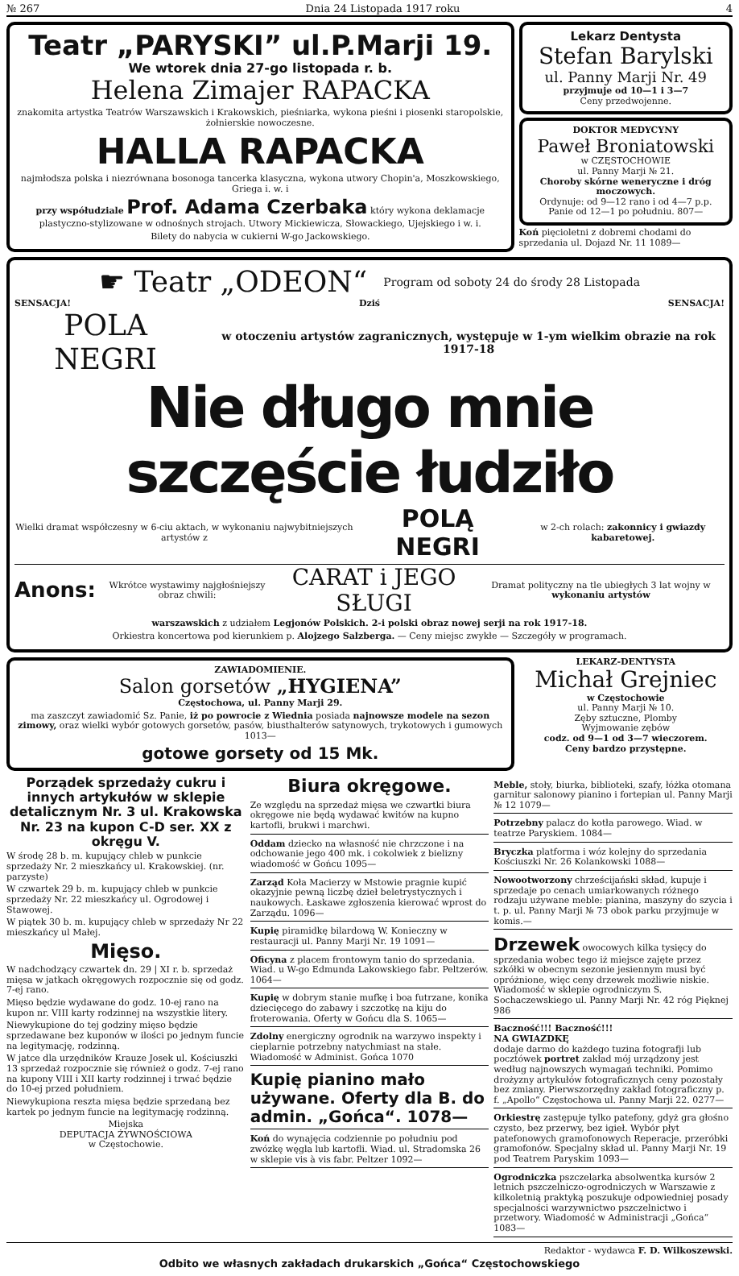№ 267 Dnia 24 Listopada 1917 roku 4
Teatr „PARYSKI” ul.P.Marji 19.
We wtorek dnia 27-go listopada r. b.
Helena Zimajer RAPACKA
znakomita artystka Teatrów Warszawskich i Krakowskich, pieśniarka, wykona pieśni i piosenki staropolskie, żołnierskie nowoczesne.
HALLA RAPACKA
najmłodsza polska i niezrównana bosonoga tancerka klasyczna, wykona utwory Chopin'a, Moszkowskiego, Griega i. w. i
przy współudziale Prof. Adama Czerbaka który wykona deklamacje plastyczno-stylizowane w odnośnych strojach. Utwory Mickiewicza, Słowackiego, Ujejskiego i w. i.
Bilety do nabycia w cukierni W-go Jackowskiego.
Lekarz Dentysta
Stefan Barylski
ul. Panny Marji Nr. 49
przyjmuje od 10—1 i 3—7
Ceny przedwojenne.
DOKTOR MEDYCYNY
Paweł Broniatowski
w CZĘSTOCHOWIE
ul. Panny Marji № 21.
Choroby skórne weneryczne i dróg moczowych.
Ordynuje: od 9—12 rano i od 4—7 p.p. Panie od 12—1 po południu. 807—
Koń pięcioletni z dobremi chodami do sprzedania ul. Dojazd Nr. 11 1089—
☛ Teatr „ODEON“Program od soboty 24 do środy 28 Listopada
SENSACJA! Dziś SENSACJA!
POLA NEGRI w otoczeniu artystów zagranicznych, występuje w 1-ym wielkim obrazie na rok 1917-18
Nie długo mnie szczęście łudziło
Wielki dramat współczesny w 6-ciu aktach, w wykonaniu najwybitniejszych artystów z POLĄ NEGRI w 2-ch rolach: zakonnicy i gwiazdy kabaretowej.
Anons: Wkrótce wystawimy najgłośniejszy obraz chwili: CARAT i JEGO SŁUGI Dramat polityczny na tle ubiegłych 3 lat wojny w wykonaniu artystów
warszawskich z udziałem Legjonów Polskich. 2-i polski obraz nowej serji na rok 1917-18.
Orkiestra koncertowa pod kierunkiem p. Alojzego Salzberga. — Ceny miejsc zwykłe — Szczegóły w programach.
ZAWIADOMIENIE.
Salon gorsetów „HYGIENA”
Częstochowa, ul. Panny Marji 29.
ma zaszczyt zawiadomić Sz. Panie, iż po powrocie z Wiednia posiada najnowsze modele na sezon zimowy, oraz wielki wybór gotowych gorsetów, pasów, biusthalterów satynowych, trykotowych i gumowych 1013—
gotowe gorsety od 15 Mk.
LEKARZ-DENTYSTA
Michał Grejniec
w Częstochowie
ul. Panny Marji № 10.
Zęby sztuczne, Plomby
Wyjmowanie zębów
codz. od 9—1 od 3—7 wieczorem.
Ceny bardzo przystępne.
Porządek sprzedaży cukru i innych artykułów w sklepie detalicznym Nr. 3 ul. Krakowska Nr. 23 na kupon C-D ser. XX z okręgu V.
W środę 28 b. m. kupujący chleb w punkcie sprzedaży Nr. 2 mieszkańcy ul. Krakowskiej. (nr. parzyste)
W czwartek 29 b. m. kupujący chleb w punkcie sprzedaży Nr. 22 mieszkańcy ul. Ogrodowej i Stawowej.
W piątek 30 b. m. kupujący chleb w sprzedaży Nr 22 mieszkańcy ul Małej.
Mięso.
W nadchodzący czwartek dn. 29 | XI r. b. sprzedaż mięsa w jatkach okręgowych rozpocznie się od godz. 7-ej rano.
Mięso będzie wydawane do godz. 10-ej rano na kupon nr. VIII karty rodzinnej na wszystkie litery.
Niewykupione do tej godziny mięso będzie sprzedawane bez kuponów w ilości po jednym funcie na legitymację, rodzinną.
W jatce dla urzędników Krauze Josek ul. Kościuszki 13 sprzedaż rozpocznie się również o godz. 7-ej rano na kupony VIII i XII karty rodzinnej i trwać będzie do 10-ej przed południem.
Niewykupiona reszta mięsa będzie sprzedaną bez kartek po jednym funcie na legitymację rodzinną.
Miejska
DEPUTACJA ŻYWNOŚCIOWA
w Częstochowie.
Biura okręgowe.
Ze względu na sprzedaż mięsa we czwartki biura okręgowe nie będą wydawać kwitów na kupno kartofli, brukwi i marchwi.
Oddam dziecko na własność nie chrzczone i na odchowanie jego 400 mk. i cokolwiek z bielizny wiadomość w Gońcu 1095—
Zarząd Koła Macierzy w Mstowie pragnie kupić okazyjnie pewną liczbę dzieł beletrystycznych i naukowych. Łaskawe zgłoszenia kierować wprost do Zarządu. 1096—
Kupię piramidkę bilardową W. Konieczny w restauracji ul. Panny Marji Nr. 19 1091—
Oficyna z placem frontowym tanio do sprzedania. Wiad. u W-go Edmunda Lakowskiego fabr. Peltzerów. 1064—
Kupię w dobrym stanie mufkę i boa futrzane, konika dziecięcego do zabawy i szczotkę na kiju do froterowania. Oferty w Gońcu dla S. 1065—
Zdolny energiczny ogrodnik na warzywo inspekty i cieplarnie potrzebny natychmiast na stałe. Wiadomość w Administ. Gońca 1070
Kupię pianino mało używane. Oferty dla B. do admin. „Gońca“. 1078—
Koń do wynajęcia codziennie po południu pod zwózkę węgla lub kartofli. Wiad. ul. Stradomska 26 w sklepie vis à vis fabr. Peltzer 1092—
Meble, stoły, biurka, biblioteki, szafy, łóżka otomana garnitur salonowy pianino i fortepian ul. Panny Marji № 12 1079—
Potrzebny palacz do kotła parowego. Wiad. w teatrze Paryskiem. 1084—
Bryczka platforma i wóz kolejny do sprzedania Kościuszki Nr. 26 Kolankowski 1088—
Nowootworzony chrześcijański skład, kupuje i sprzedaje po cenach umiarkowanych różnego rodzaju używane meble: pianina, maszyny do szycia i t. p. ul. Panny Marji № 73 obok parku przyjmuje w komis.—
Drzewek owocowych kilka tysięcy do sprzedania wobec tego iż miejsce zajęte przez szkółki w obecnym sezonie jesiennym musi być opróżnione, więc ceny drzewek możliwie niskie. Wiadomość w sklepie ogrodniczym S. Sochaczewskiego ul. Panny Marji Nr. 42 róg Pięknej 986
Baczność!!! Baczność!!!
NA GWIAZDKĘ
dodaje darmo do każdego tuzina fotografji lub pocztówek portret zakład mój urządzony jest według najnowszych wymagań techniki. Pomimo drożyzny artykułów fotograficznych ceny pozostały bez zmiany. Pierwszorzędny zakład fotograficzny p. f. „Apollo“ Częstochowa ul. Panny Marji 22. 0277—
Orkiestrę zastępuje tylko patefony, gdyż gra głośno czysto, bez przerwy, bez igieł. Wybór płyt patefonowych gramofonowych Reperacje, przeróbki gramofonów. Specjalny skład ul. Panny Marji Nr. 19 pod Teatrem Paryskim 1093—
Ogrodniczka pszczelarka absolwentka kursów 2 letnich pszczelniczo-ogrodniczych w Warszawie z kilkoletnią praktyką poszukuje odpowiedniej posady specjalności warzywnictwo pszczelnictwo i przetwory. Wiadomość w Administracji „Gońca“ 1083—
Redaktor - wydawca F. D. Wilkoszewski.
Odbito we własnych zakładach drukarskich „Gońca“ Częstochowskiego